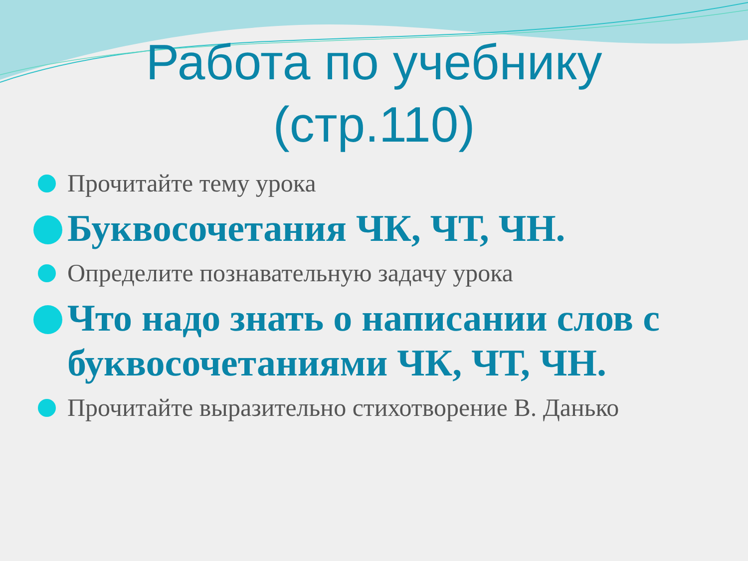Работа по учебнику
(стр.110)
Прочитайте тему урока
Буквосочетания ЧК, ЧТ, ЧН.
Определите познавательную задачу урока
Что надо знать о написании слов с буквосочетаниями ЧК, ЧТ, ЧН.
Прочитайте выразительно стихотворение В. Данько